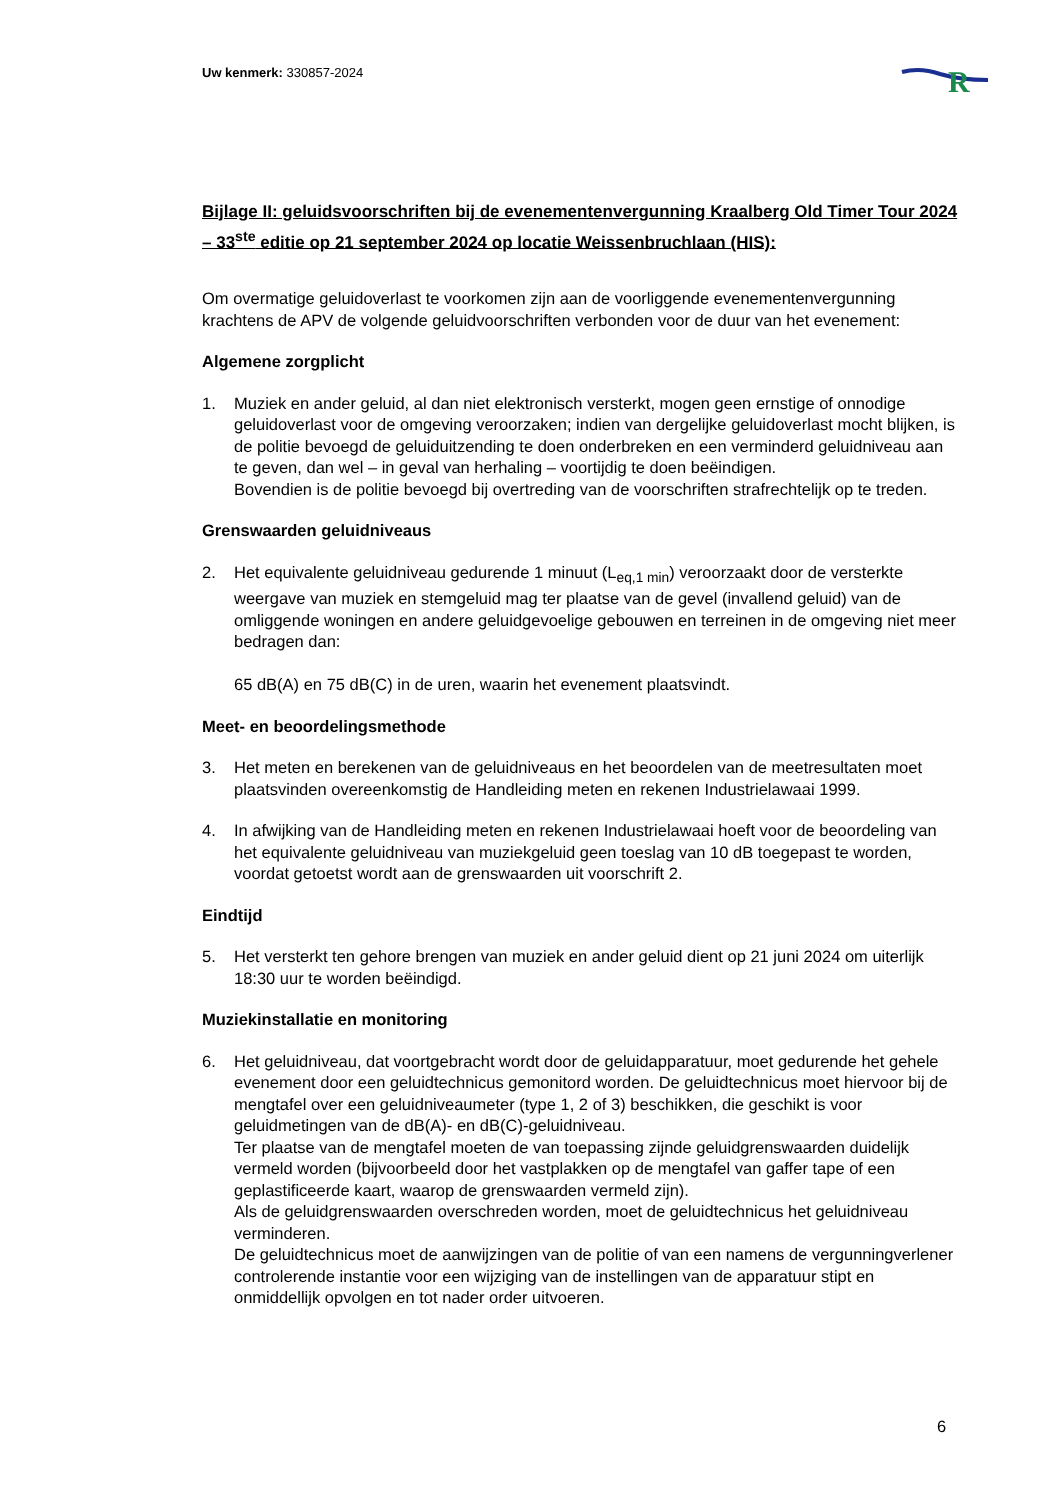R
Uw kenmerk: 330857-2024
Bijlage II: geluidsvoorschriften bij de evenementenvergunning Kraalberg Old Timer Tour 2024 – 33<sup>ste</sup> editie op 21 september 2024 op locatie Weissenbruchlaan (HIS):
Om overmatige geluidoverlast te voorkomen zijn aan de voorliggende evenementenvergunning krachtens de APV de volgende geluidvoorschriften verbonden voor de duur van het evenement:
Algemene zorgplicht
1. Muziek en ander geluid, al dan niet elektronisch versterkt, mogen geen ernstige of onnodige geluidoverlast voor de omgeving veroorzaken; indien van dergelijke geluidoverlast mocht blijken, is de politie bevoegd de geluiduitzending te doen onderbreken en een verminderd geluidniveau aan te geven, dan wel – in geval van herhaling – voortijdig te doen beëindigen.
Bovendien is de politie bevoegd bij overtreding van de voorschriften strafrechtelijk op te treden.
Grenswaarden geluidniveaus
2. Het equivalente geluidniveau gedurende 1 minuut (L<sub>eq,1 min</sub>) veroorzaakt door de versterkte weergave van muziek en stemgeluid mag ter plaatse van de gevel (invallend geluid) van de omliggende woningen en andere geluidgevoelige gebouwen en terreinen in de omgeving niet meer bedragen dan:
65 dB(A) en 75 dB(C) in de uren, waarin het evenement plaatsvindt.
Meet- en beoordelingsmethode
3. Het meten en berekenen van de geluidniveaus en het beoordelen van de meetresultaten moet plaatsvinden overeenkomstig de Handleiding meten en rekenen Industrielawaai 1999.
4. In afwijking van de Handleiding meten en rekenen Industrielawaai hoeft voor de beoordeling van het equivalente geluidniveau van muziekgeluid geen toeslag van 10 dB toegepast te worden, voordat getoetst wordt aan de grenswaarden uit voorschrift 2.
Eindtijd
5. Het versterkt ten gehore brengen van muziek en ander geluid dient op 21 juni 2024 om uiterlijk 18:30 uur te worden beëindigd.
Muziekinstallatie en monitoring
6. Het geluidniveau, dat voortgebracht wordt door de geluidapparatuur, moet gedurende het gehele evenement door een geluidtechnicus gemonitord worden. De geluidtechnicus moet hiervoor bij de mengtafel over een geluidniveaumeter (type 1, 2 of 3) beschikken, die geschikt is voor geluidmetingen van de dB(A)- en dB(C)-geluidniveau.
Ter plaatse van de mengtafel moeten de van toepassing zijnde geluidgrenswaarden duidelijk vermeld worden (bijvoorbeeld door het vastplakken op de mengtafel van gaffer tape of een geplastificeerde kaart, waarop de grenswaarden vermeld zijn).
Als de geluidgrenswaarden overschreden worden, moet de geluidtechnicus het geluidniveau verminderen.
De geluidtechnicus moet de aanwijzingen van de politie of van een namens de vergunningverlener controlerende instantie voor een wijziging van de instellingen van de apparatuur stipt en onmiddellijk opvolgen en tot nader order uitvoeren.
6